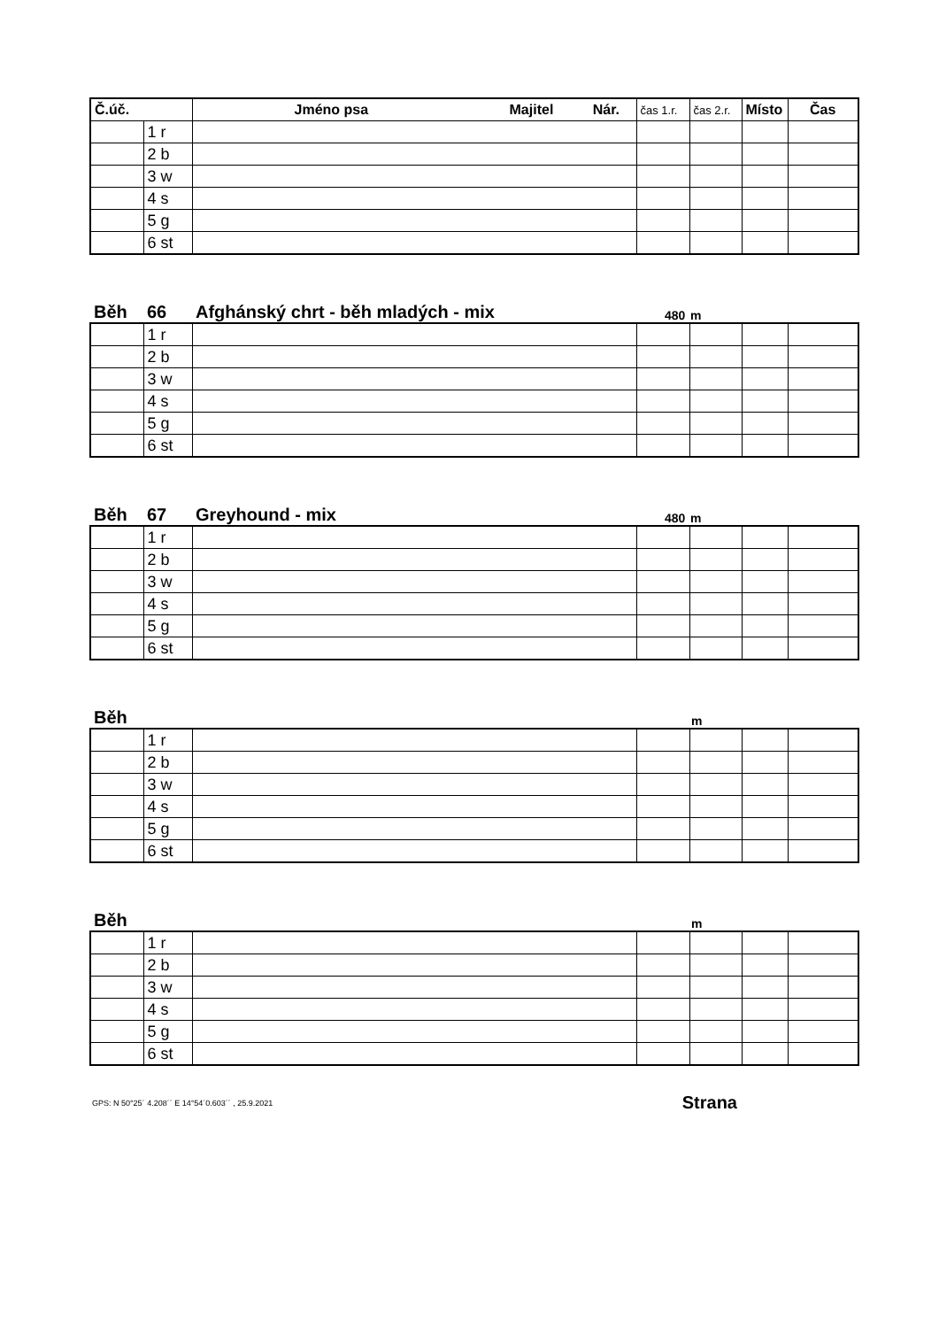| Č.úč. | | Jméno psa Majitel Nár. | čas 1.r. | čas 2.r. | Místo | Čas |
| --- | --- | --- | --- | --- | --- | --- |
| | 1 r | | | | | |
| | 2 b | | | | | |
| | 3 w | | | | | |
| | 4 s | | | | | |
| | 5 g | | | | | |
| | 6 st | | | | | |
Běh 66 Afghánský chrt - běh mladých - mix 480 m
| | 1 r | | | | | |
| | 2 b | | | | | |
| | 3 w | | | | | |
| | 4 s | | | | | |
| | 5 g | | | | | |
| | 6 st | | | | | |
Běh 67 Greyhound - mix 480 m
| | 1 r | | | | | |
| | 2 b | | | | | |
| | 3 w | | | | | |
| | 4 s | | | | | |
| | 5 g | | | | | |
| | 6 st | | | | | |
Běh m
| | 1 r | | | | | |
| | 2 b | | | | | |
| | 3 w | | | | | |
| | 4 s | | | | | |
| | 5 g | | | | | |
| | 6 st | | | | | |
Běh m
| | 1 r | | | | | |
| | 2 b | | | | | |
| | 3 w | | | | | |
| | 4 s | | | | | |
| | 5 g | | | | | |
| | 6 st | | | | | |
GPS: N 50°25´ 4.208´´ E 14°54´0.603´´ , 25.9.2021 Strana